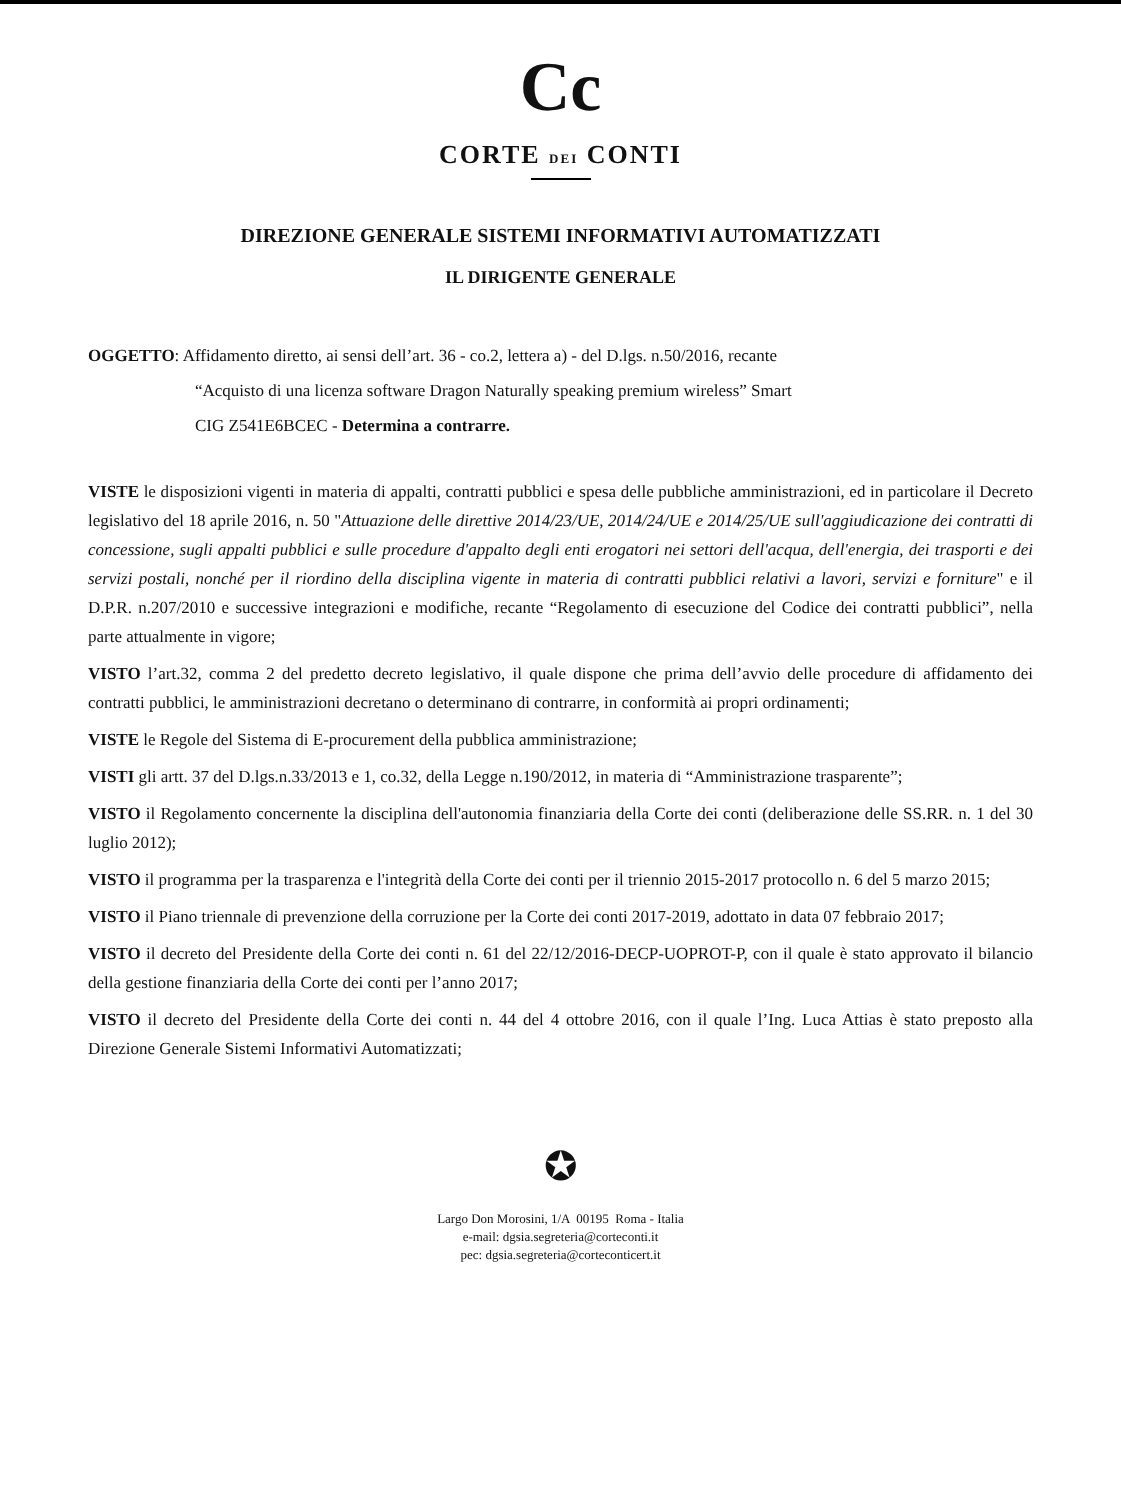Cc
CORTE DEI CONTI
DIREZIONE GENERALE SISTEMI INFORMATIVI AUTOMATIZZATI
IL DIRIGENTE GENERALE
OGGETTO: Affidamento diretto, ai sensi dell’art. 36 - co.2, lettera a) - del D.lgs. n.50/2016, recante
“Acquisto di una licenza software Dragon Naturally speaking premium wireless” Smart
CIG Z541E6BCEC - Determina a contrarre.
VISTE le disposizioni vigenti in materia di appalti, contratti pubblici e spesa delle pubbliche amministrazioni, ed in particolare il Decreto legislativo del 18 aprile 2016, n. 50 "Attuazione delle direttive 2014/23/UE, 2014/24/UE e 2014/25/UE sull'aggiudicazione dei contratti di concessione, sugli appalti pubblici e sulle procedure d'appalto degli enti erogatori nei settori dell'acqua, dell'energia, dei trasporti e dei servizi postali, nonché per il riordino della disciplina vigente in materia di contratti pubblici relativi a lavori, servizi e forniture" e il D.P.R. n.207/2010 e successive integrazioni e modifiche, recante “Regolamento di esecuzione del Codice dei contratti pubblici”, nella parte attualmente in vigore;
VISTO l’art.32, comma 2 del predetto decreto legislativo, il quale dispone che prima dell’avvio delle procedure di affidamento dei contratti pubblici, le amministrazioni decretano o determinano di contrarre, in conformità ai propri ordinamenti;
VISTE le Regole del Sistema di E-procurement della pubblica amministrazione;
VISTI gli artt. 37 del D.lgs.n.33/2013 e 1, co.32, della Legge n.190/2012, in materia di “Amministrazione trasparente”;
VISTO il Regolamento concernente la disciplina dell'autonomia finanziaria della Corte dei conti (deliberazione delle SS.RR. n. 1 del 30 luglio 2012);
VISTO il programma per la trasparenza e l'integrità della Corte dei conti per il triennio 2015-2017 protocollo n. 6 del 5 marzo 2015;
VISTO il Piano triennale di prevenzione della corruzione per la Corte dei conti 2017-2019, adottato in data 07 febbraio 2017;
VISTO il decreto del Presidente della Corte dei conti n. 61 del 22/12/2016-DECP-UOPROT-P, con il quale è stato approvato il bilancio della gestione finanziaria della Corte dei conti per l’anno 2017;
VISTO il decreto del Presidente della Corte dei conti n. 44 del 4 ottobre 2016, con il quale l’Ing. Luca Attias è stato preposto alla Direzione Generale Sistemi Informativi Automatizzati;
✪
Largo Don Morosini, 1/A 00195 Roma - Italia
e-mail: dgsia.segreteria@corteconti.it
pec: dgsia.segreteria@corteconticert.it